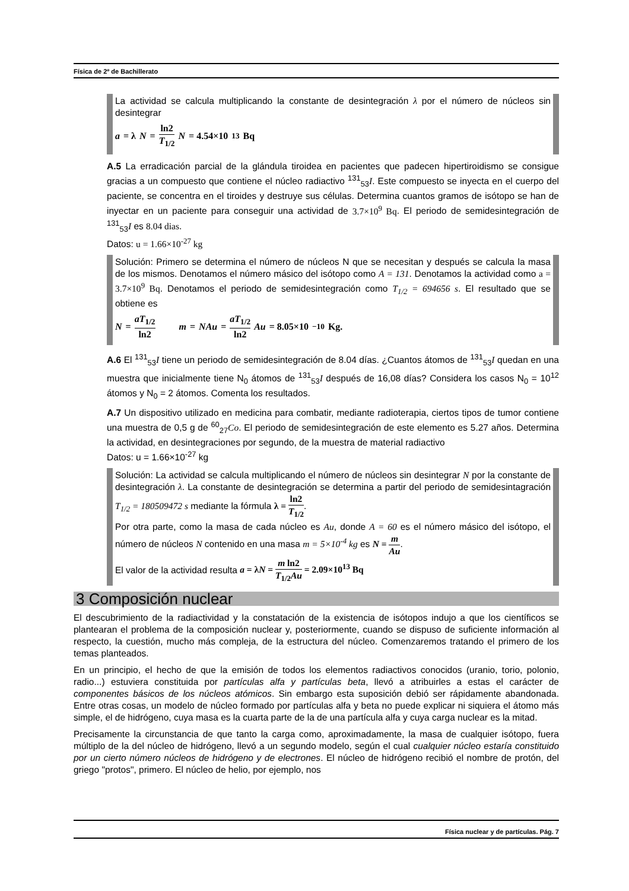Física de 2º de Bachillerato
La actividad se calcula multiplicando la constante de desintegración λ por el número de núcleos sin desintegrar
a = λ N = ln2 T<sub>1/2</sub> N = 4.54×10<sup>13</sup> Bq
A.5 La erradicación parcial de la glándula tiroidea en pacientes que padecen hipertiroidismo se consigue gracias a un compuesto que contiene el núcleo radiactivo <sup>131</sup><sub>53</sub>I. Este compuesto se inyecta en el cuerpo del paciente, se concentra en el tiroides y destruye sus células. Determina cuantos gramos de isótopo se han de inyectar en un paciente para conseguir una actividad de 3.7×10<sup>9</sup> Bq. El periodo de semidesintegración de <sup>131</sup><sub>53</sub>I es 8.04 dias.
Datos: u = 1.66×10<sup>-27</sup> kg
Solución: Primero se determina el número de núcleos N que se necesitan y después se calcula la masa de los mismos. Denotamos el número másico del isótopo como A = 131. Denotamos la actividad como a = 3.7×10<sup>9</sup> Bq. Denotamos el periodo de semidesintegración como T<sub>1/2</sub> = 694656 s. El resultado que se obtiene es
N = aT<sub>1/2</sub> ln2 m = NAu = aT<sub>1/2</sub> ln2 Au = 8.05×10<sup>−10</sup> Kg.
A.6 El <sup>131</sup><sub>53</sub>I tiene un periodo de semidesintegración de 8.04 días. ¿Cuantos átomos de <sup>131</sup><sub>53</sub>I quedan en una muestra que inicialmente tiene N<sub>0</sub> átomos de <sup>131</sup><sub>53</sub>I después de 16,08 días? Considera los casos N<sub>0</sub> = 10<sup>12</sup> átomos y N<sub>0</sub> = 2 átomos. Comenta los resultados.
A.7 Un dispositivo utilizado en medicina para combatir, mediante radioterapia, ciertos tipos de tumor contiene una muestra de 0,5 g de <sup>60</sup><sub>27</sub>Co. El periodo de semidesintegración de este elemento es 5.27 años. Determina la actividad, en desintegraciones por segundo, de la muestra de material radiactivo
Datos: u = 1.66×10<sup>-27</sup> kg
Solución: La actividad se calcula multiplicando el número de núcleos sin desintegrar N por la constante de desintegración λ. La constante de desintegración se determina a partir del periodo de semidesintagración T<sub>1/2</sub> = 180509472 s mediante la fórmula λ = ln2 T<sub>1/2</sub>.
Por otra parte, como la masa de cada núcleo es Au, donde A = 60 es el número másico del isótopo, el número de núcleos N contenido en una masa m = 5×10<sup>-4</sup> kg es N = m Au.
El valor de la actividad resulta a = λN = m ln2 T<sub>1/2</sub>Au = 2.09×10<sup>13</sup> Bq
3 Composición nuclear
El descubrimiento de la radiactividad y la constatación de la existencia de isótopos indujo a que los científicos se plantearan el problema de la composición nuclear y, posteriormente, cuando se dispuso de suficiente información al respecto, la cuestión, mucho más compleja, de la estructura del núcleo. Comenzaremos tratando el primero de los temas planteados.
En un principio, el hecho de que la emisión de todos los elementos radiactivos conocidos (uranio, torio, polonio, radio...) estuviera constituida por partículas alfa y partículas beta, llevó a atribuirles a estas el carácter de componentes básicos de los núcleos atómicos. Sin embargo esta suposición debió ser rápidamente abandonada. Entre otras cosas, un modelo de núcleo formado por partículas alfa y beta no puede explicar ni siquiera el átomo más simple, el de hidrógeno, cuya masa es la cuarta parte de la de una partícula alfa y cuya carga nuclear es la mitad.
Precisamente la circunstancia de que tanto la carga como, aproximadamente, la masa de cualquier isótopo, fuera múltiplo de la del núcleo de hidrógeno, llevó a un segundo modelo, según el cual cualquier núcleo estaría constituido por un cierto número núcleos de hidrógeno y de electrones. El núcleo de hidrógeno recibió el nombre de protón, del griego "protos", primero. El núcleo de helio, por ejemplo, nos
Física nuclear y de partículas. Pág. 7